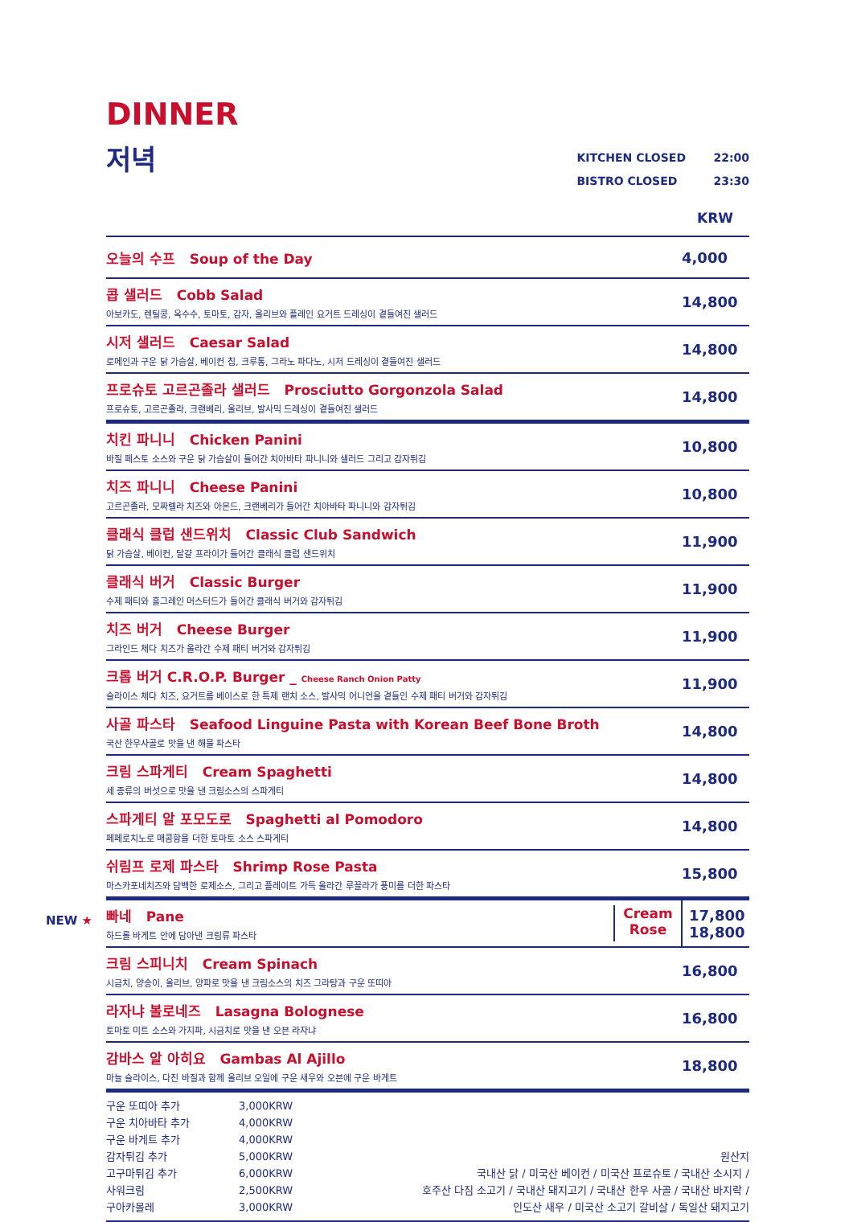DINNER
저녁
KITCHEN CLOSED 22:00
BISTRO CLOSED 23:30
KRW
| 오늘의 수프 Soup of the Day | 4,000 |
| 콥 샐러드 Cobb Salad 아보카도, 렌틸콩, 옥수수, 토마토, 감자, 올리브와 플레인 요거트 드레싱이 곁들여진 샐러드 | 14,800 |
| 시저 샐러드 Caesar Salad 로메인과 구운 닭 가슴살, 베이컨 칩, 크루통, 그라노 파다노, 시저 드레싱이 곁들여진 샐러드 | 14,800 |
| 프로슈토 고르곤졸라 샐러드 Prosciutto Gorgonzola Salad 프로슈토, 고르곤졸라, 크랜베리, 올리브, 발사믹 드레싱이 곁들여진 샐러드 | 14,800 |
| 치킨 파니니 Chicken Panini 바질 페스토 소스와 구운 닭 가슴살이 들어간 치아바타 파니니와 샐러드 그리고 감자튀김 | 10,800 |
| 치즈 파니니 Cheese Panini 고르곤졸라, 모짜렐라 치즈와 아몬드, 크랜베리가 들어간 치아바타 파니니와 감자튀김 | 10,800 |
| 클래식 클럽 샌드위치 Classic Club Sandwich 닭 가슴살, 베이컨, 달걀 프라이가 들어간 클래식 클럽 샌드위치 | 11,900 |
| 클래식 버거 Classic Burger 수제 패티와 홀그레인 머스터드가 들어간 클래식 버거와 감자튀김 | 11,900 |
| 치즈 버거 Cheese Burger 그라인드 체다 치즈가 올라간 수제 패티 버거와 감자튀김 | 11,900 |
| 크롭 버거 C.R.O.P. Burger _ Cheese Ranch Onion Patty 슬라이스 체다 치즈, 요거트를 베이스로 한 특제 랜치 소스, 발사믹 어니언을 곁들인 수제 패티 버거와 감자튀김 | 11,900 |
| 사골 파스타 Seafood Linguine Pasta with Korean Beef Bone Broth 국산 한우사골로 맛을 낸 해물 파스타 | 14,800 |
| 크림 스파게티 Cream Spaghetti 세 종류의 버섯으로 맛을 낸 크림소스의 스파게티 | 14,800 |
| 스파게티 알 포모도로 Spaghetti al Pomodoro 페페로치노로 매콤함을 더한 토마토 소스 스파게티 | 14,800 |
| 쉬림프 로제 파스타 Shrimp Rose Pasta 마스카포네치즈와 담백한 로제소스, 그리고 플레이트 가득 올라간 루꼴라가 풍미를 더한 파스타 | 15,800 |
| NEW ★ 빠네 Pane 하드롤 바게트 안에 담아낸 크림류 파스타 Cream Rose | 17,800 18,800 |
| 크림 스피니치 Cream Spinach 시금치, 양송이, 올리브, 양파로 맛을 낸 크림소스의 치즈 그라탕과 구운 또띠아 | 16,800 |
| 라자냐 볼로네즈 Lasagna Bolognese 토마토 미트 소스와 가지파, 시금치로 맛을 낸 오븐 라자냐 | 16,800 |
| 감바스 알 아히요 Gambas Al Ajillo 마늘 슬라이스, 다진 바질과 함께 올리브 오일에 구운 새우와 오븐에 구운 바게트 | 18,800 |
구운 또띠아 추가 3,000KRW
구운 치아바타 추가 4,000KRW
구운 바게트 추가 4,000KRW
감자튀김 추가 5,000KRW
고구마튀김 추가 6,000KRW
사워크림 2,500KRW
구아카몰레 3,000KRW
원산지
국내산 닭 / 미국산 베이컨 / 미국산 프로슈토 / 국내산 소시지 /
호주산 다짐 소고기 / 국내산 돼지고기 / 국내산 한우 사골 / 국내산 바지락 /
인도산 새우 / 미국산 소고기 갈비살 / 독일산 돼지고기